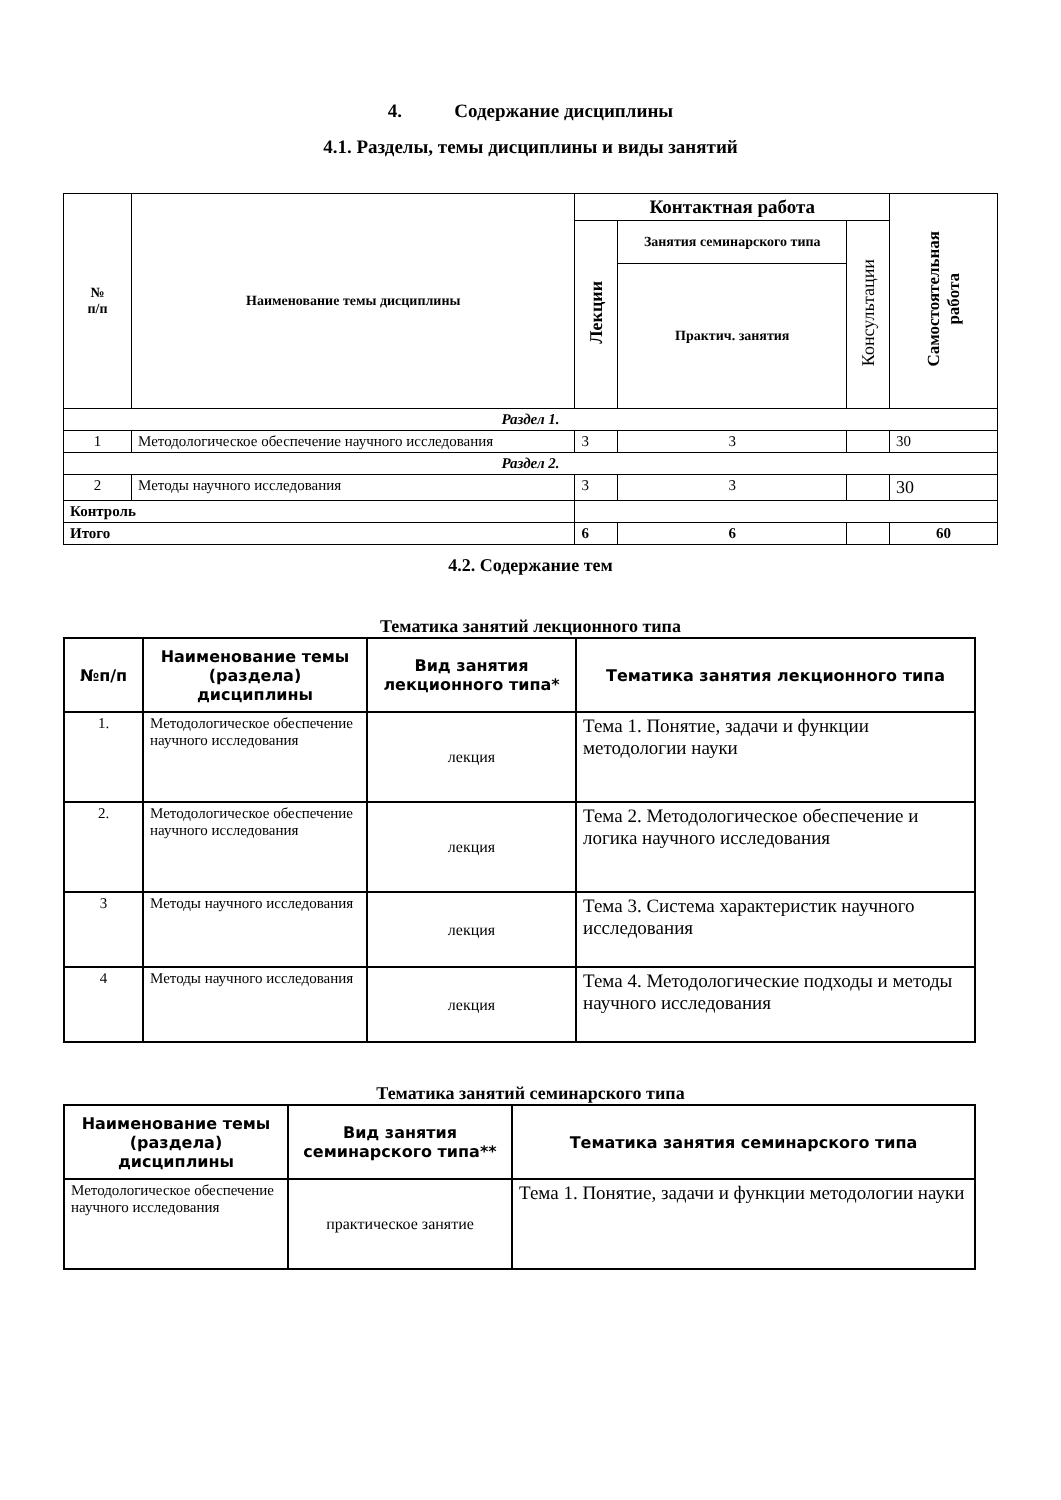4. Содержание дисциплины
4.1. Разделы, темы дисциплины и виды занятий
| № п/п | Наименование темы дисциплины | Контактная работа | | | Самостоятельная работа |
| --- | --- | --- | --- | --- | --- |
| | | Лекции | Занятия семинарского типа | Консультации | |
| | | | Практич. занятия | | |
| Раздел 1. | | | | | |
| 1 | Методологическое обеспечение научного исследования | 3 | 3 | | 30 |
| Раздел 2. | | | | | |
| 2 | Методы научного исследования | 3 | 3 | | 30 |
| Контроль | | | | | |
| Итого | | 6 | 6 | | 60 |
4.2. Содержание тем
Тематика занятий лекционного типа
| №п/п | Наименование темы (раздела) дисциплины | Вид занятия лекционного типа* | Тематика занятия лекционного типа |
| --- | --- | --- | --- |
| 1. | Методологическое обеспечение научного исследования | лекция | Тема 1. Понятие, задачи и функции методологии науки |
| 2. | Методологическое обеспечение научного исследования | лекция | Тема 2. Методологическое обеспечение и логика научного исследования |
| 3 | Методы научного исследования | лекция | Тема 3. Система характеристик научного исследования |
| 4 | Методы научного исследования | лекция | Тема 4. Методологические подходы и методы научного исследования |
Тематика занятий семинарского типа
| Наименование темы (раздела) дисциплины | Вид занятия семинарского типа** | Тематика занятия семинарского типа |
| --- | --- | --- |
| Методологическое обеспечение научного исследования | практическое занятие | Тема 1. Понятие, задачи и функции методологии науки |